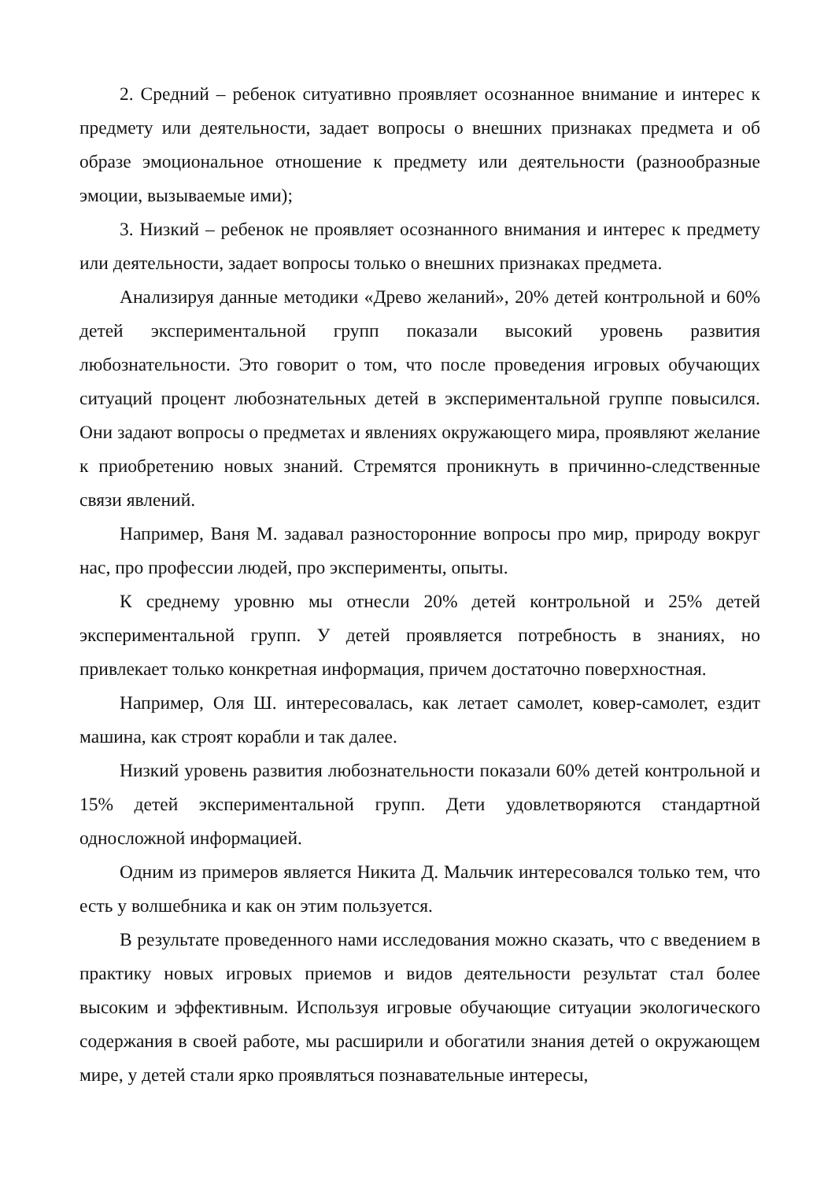2. Средний – ребенок ситуативно проявляет осознанное внимание и интерес к предмету или деятельности, задает вопросы о внешних признаках предмета и об образе эмоциональное отношение к предмету или деятельности (разнообразные эмоции, вызываемые ими);
3. Низкий – ребенок не проявляет осознанного внимания и интерес к предмету или деятельности, задает вопросы только о внешних признаках предмета.
Анализируя данные методики «Древо желаний», 20% детей контрольной и 60% детей экспериментальной групп показали высокий уровень развития любознательности. Это говорит о том, что после проведения игровых обучающих ситуаций процент любознательных детей в экспериментальной группе повысился. Они задают вопросы о предметах и явлениях окружающего мира, проявляют желание к приобретению новых знаний. Стремятся проникнуть в причинно-следственные связи явлений.
Например, Ваня М. задавал разносторонние вопросы про мир, природу вокруг нас, про профессии людей, про эксперименты, опыты.
К среднему уровню мы отнесли 20% детей контрольной и 25% детей экспериментальной групп. У детей проявляется потребность в знаниях, но привлекает только конкретная информация, причем достаточно поверхностная.
Например, Оля Ш. интересовалась, как летает самолет, ковер-самолет, ездит машина, как строят корабли и так далее.
Низкий уровень развития любознательности показали 60% детей контрольной и 15% детей экспериментальной групп. Дети удовлетворяются стандартной односложной информацией.
Одним из примеров является Никита Д. Мальчик интересовался только тем, что есть у волшебника и как он этим пользуется.
В результате проведенного нами исследования можно сказать, что с введением в практику новых игровых приемов и видов деятельности результат стал более высоким и эффективным. Используя игровые обучающие ситуации экологического содержания в своей работе, мы расширили и обогатили знания детей о окружающем мире, у детей стали ярко проявляться познавательные интересы,